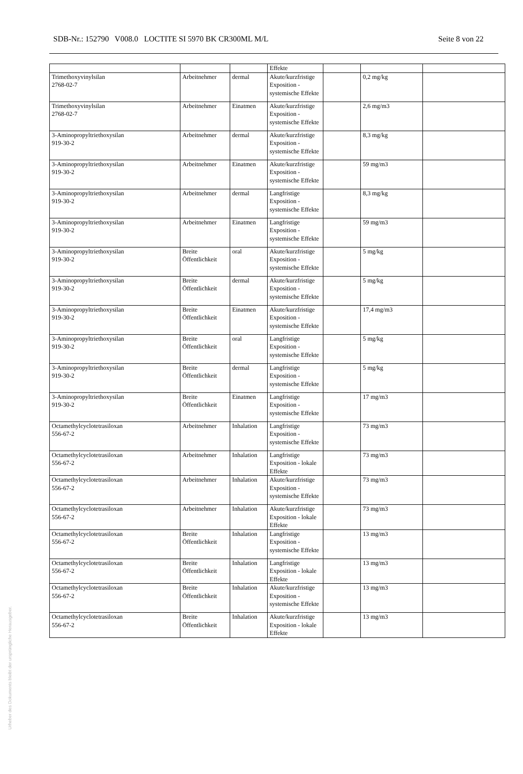SDB-Nr.: 152790 V008.0 LOCTITE SI 5970 BK CR300ML M/L Seite 8 von 22
| | | | Effekte | | | |
| Trimethoxyvinylsilan 2768-02-7 | Arbeitnehmer | dermal | Akute/kurzfristige Exposition - systemische Effekte | | 0,2 mg/kg | |
| Trimethoxyvinylsilan 2768-02-7 | Arbeitnehmer | Einatmen | Akute/kurzfristige Exposition - systemische Effekte | | 2,6 mg/m3 | |
| 3-Aminopropyltriethoxysilan 919-30-2 | Arbeitnehmer | dermal | Akute/kurzfristige Exposition - systemische Effekte | | 8,3 mg/kg | |
| 3-Aminopropyltriethoxysilan 919-30-2 | Arbeitnehmer | Einatmen | Akute/kurzfristige Exposition - systemische Effekte | | 59 mg/m3 | |
| 3-Aminopropyltriethoxysilan 919-30-2 | Arbeitnehmer | dermal | Langfristige Exposition - systemische Effekte | | 8,3 mg/kg | |
| 3-Aminopropyltriethoxysilan 919-30-2 | Arbeitnehmer | Einatmen | Langfristige Exposition - systemische Effekte | | 59 mg/m3 | |
| 3-Aminopropyltriethoxysilan 919-30-2 | Breite Öffentlichkeit | oral | Akute/kurzfristige Exposition - systemische Effekte | | 5 mg/kg | |
| 3-Aminopropyltriethoxysilan 919-30-2 | Breite Öffentlichkeit | dermal | Akute/kurzfristige Exposition - systemische Effekte | | 5 mg/kg | |
| 3-Aminopropyltriethoxysilan 919-30-2 | Breite Öffentlichkeit | Einatmen | Akute/kurzfristige Exposition - systemische Effekte | | 17,4 mg/m3 | |
| 3-Aminopropyltriethoxysilan 919-30-2 | Breite Öffentlichkeit | oral | Langfristige Exposition - systemische Effekte | | 5 mg/kg | |
| 3-Aminopropyltriethoxysilan 919-30-2 | Breite Öffentlichkeit | dermal | Langfristige Exposition - systemische Effekte | | 5 mg/kg | |
| 3-Aminopropyltriethoxysilan 919-30-2 | Breite Öffentlichkeit | Einatmen | Langfristige Exposition - systemische Effekte | | 17 mg/m3 | |
| Octamethylcyclotetrasiloxan 556-67-2 | Arbeitnehmer | Inhalation | Langfristige Exposition - systemische Effekte | | 73 mg/m3 | |
| Octamethylcyclotetrasiloxan 556-67-2 | Arbeitnehmer | Inhalation | Langfristige Exposition - lokale Effekte | | 73 mg/m3 | |
| Octamethylcyclotetrasiloxan 556-67-2 | Arbeitnehmer | Inhalation | Akute/kurzfristige Exposition - systemische Effekte | | 73 mg/m3 | |
| Octamethylcyclotetrasiloxan 556-67-2 | Arbeitnehmer | Inhalation | Akute/kurzfristige Exposition - lokale Effekte | | 73 mg/m3 | |
| Octamethylcyclotetrasiloxan 556-67-2 | Breite Öffentlichkeit | Inhalation | Langfristige Exposition - systemische Effekte | | 13 mg/m3 | |
| Octamethylcyclotetrasiloxan 556-67-2 | Breite Öffentlichkeit | Inhalation | Langfristige Exposition - lokale Effekte | | 13 mg/m3 | |
| Octamethylcyclotetrasiloxan 556-67-2 | Breite Öffentlichkeit | Inhalation | Akute/kurzfristige Exposition - systemische Effekte | | 13 mg/m3 | |
| Octamethylcyclotetrasiloxan 556-67-2 | Breite Öffentlichkeit | Inhalation | Akute/kurzfristige Exposition - lokale Effekte | | 13 mg/m3 | |
Urheber des Dokuments bleibt der ursprüngliche Herausgeber.